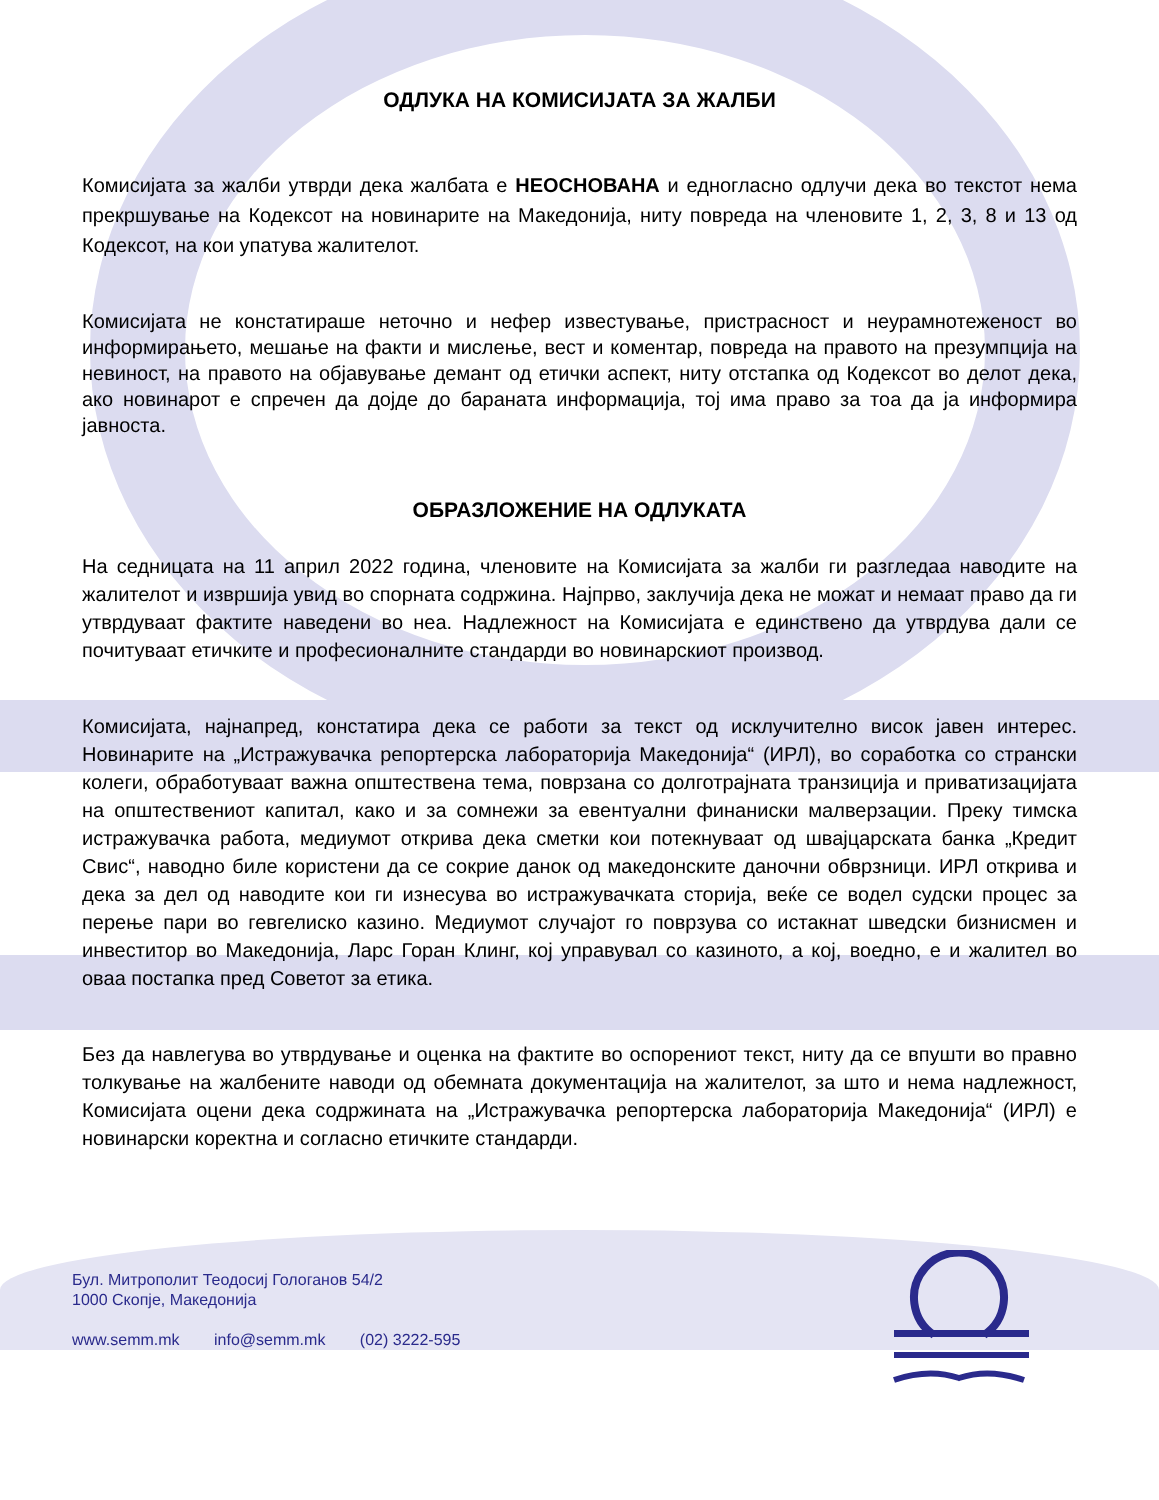ОДЛУКА НА КОМИСИЈАТА ЗА ЖАЛБИ
Комисијата за жалби утврди дека жалбата е НЕОСНОВАНА и едногласно одлучи дека во текстот нема прекршување на Кодексот на новинарите на Македонија, ниту повреда на членовите 1, 2, 3, 8 и 13 од Кодексот, на кои упатува жалителот.
Комисијата не констатираше неточно и нефер известување, пристрасност и неурамнотеженост во информирањето, мешање на факти и мислење, вест и коментар, повреда на правото на презумпција на невиност, на правото на објавување демант од етички аспект, ниту отстапка од Кодексот во делот дека, ако новинарот е спречен да дојде до бараната информација, тој има право за тоа да ја информира јавноста.
ОБРАЗЛОЖЕНИЕ НА ОДЛУКАТА
На седницата на 11 април 2022 година, членовите на Комисијата за жалби ги разгледаа наводите на жалителот и извршија увид во спорната содржина. Најпрво, заклучија дека не можат и немаат право да ги утврдуваат фактите наведени во неа. Надлежност на Комисијата е единствено да утврдува дали се почитуваат етичките и професионалните стандарди во новинарскиот производ.
Комисијата, најнапред, констатира дека се работи за текст од исклучително висок јавен интерес. Новинарите на „Истражувачка репортерска лабораторија Македонија“ (ИРЛ), во соработка со странски колеги, обработуваат важна општествена тема, поврзана со долготрајната транзиција и приватизацијата на општествениот капитал, како и за сомнежи за евентуални финаниски малверзации. Преку тимска истражувачка работа, медиумот открива дека сметки кои потекнуваат од швајцарската банка „Кредит Свис“, наводно биле користени да се сокрие данок од македонските даночни обврзници. ИРЛ открива и дека за дел од наводите кои ги изнесува во истражувачката сторија, веќе се водел судски процес за перење пари во гевгелиско казино. Медиумот случајот го поврзува со истакнат шведски бизнисмен и инвеститор во Македонија, Ларс Горан Клинг, кој управувал со казиното, а кој, воедно, е и жалител во оваа постапка пред Советот за етика.
Без да навлегува во утврдување и оценка на фактите во оспорениот текст, ниту да се впушти во правно толкување на жалбените наводи од обемната документација на жалителот, за што и нема надлежност, Комисијата оцени дека содржината на „Истражувачка репортерска лабораторија Македонија“ (ИРЛ) е новинарски коректна и согласно етичките стандарди.
Бул. Митрополит Теодосиј Гологанов 54/2
1000 Скопје, Македонија
www.semm.mk info@semm.mk (02) 3222-595